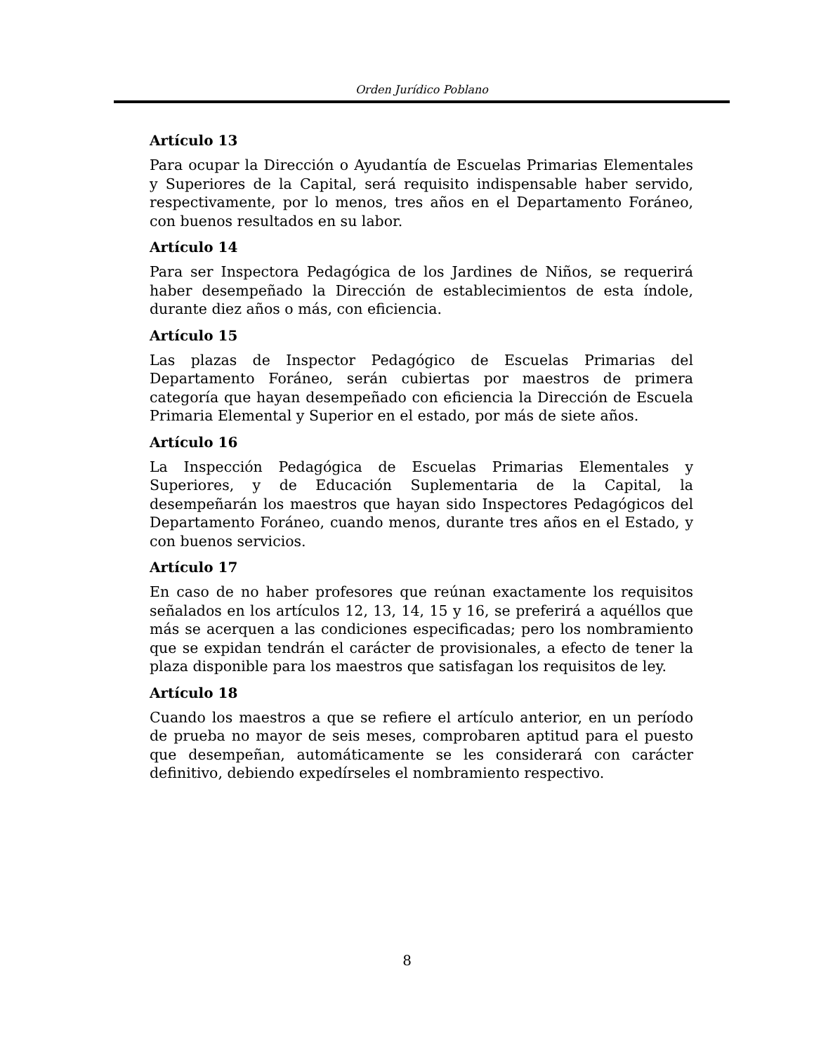Orden Jurídico Poblano
Artículo 13
Para ocupar la Dirección o Ayudantía de Escuelas Primarias Elementales y Superiores de la Capital, será requisito indispensable haber servido, respectivamente, por lo menos, tres años en el Departamento Foráneo, con buenos resultados en su labor.
Artículo 14
Para ser Inspectora Pedagógica de los Jardines de Niños, se requerirá haber desempeñado la Dirección de establecimientos de esta índole, durante diez años o más, con eficiencia.
Artículo 15
Las plazas de Inspector Pedagógico de Escuelas Primarias del Departamento Foráneo, serán cubiertas por maestros de primera categoría que hayan desempeñado con eficiencia la Dirección de Escuela Primaria Elemental y Superior en el estado, por más de siete años.
Artículo 16
La Inspección Pedagógica de Escuelas Primarias Elementales y Superiores, y de Educación Suplementaria de la Capital, la desempeñarán los maestros que hayan sido Inspectores Pedagógicos del Departamento Foráneo, cuando menos, durante tres años en el Estado, y con buenos servicios.
Artículo 17
En caso de no haber profesores que reúnan exactamente los requisitos señalados en los artículos 12, 13, 14, 15 y 16, se preferirá a aquéllos que más se acerquen a las condiciones especificadas; pero los nombramiento que se expidan tendrán el carácter de provisionales, a efecto de tener la plaza disponible para los maestros que satisfagan los requisitos de ley.
Artículo 18
Cuando los maestros a que se refiere el artículo anterior, en un período de prueba no mayor de seis meses, comprobaren aptitud para el puesto que desempeñan, automáticamente se les considerará con carácter definitivo, debiendo expedírseles el nombramiento respectivo.
8